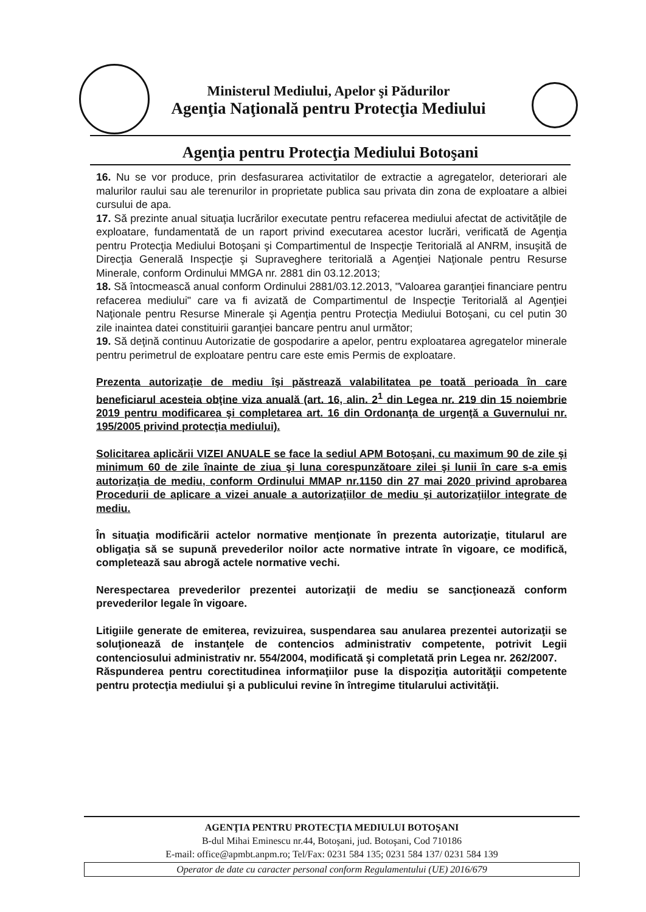Ministerul Mediului, Apelor şi Pădurilor
Agenţia Naţională pentru Protecţia Mediului
Agenţia pentru Protecţia Mediului Botoşani
16. Nu se vor produce, prin desfasurarea activitatilor de extractie a agregatelor, deteriorari ale malurilor raului sau ale terenurilor in proprietate publica sau privata din zona de exploatare a albiei cursului de apa.
17. Să prezinte anual situaţia lucrărilor executate pentru refacerea mediului afectat de activităţile de exploatare, fundamentată de un raport privind executarea acestor lucrări, verificată de Agenţia pentru Protecţia Mediului Botoşani şi Compartimentul de Inspecţie Teritorială al ANRM, insuşită de Direcţia Generală Inspecţie şi Supraveghere teritorială a Agenţiei Naţionale pentru Resurse Minerale, conform Ordinului MMGA nr. 2881 din 03.12.2013;
18. Să întocmească anual conform Ordinului 2881/03.12.2013, "Valoarea garanţiei financiare pentru refacerea mediului" care va fi avizată de Compartimentul de Inspecţie Teritorială al Agenţiei Naţionale pentru Resurse Minerale şi Agenţia pentru Protecţia Mediului Botoşani, cu cel putin 30 zile inaintea datei constituirii garanţiei bancare pentru anul următor;
19. Să deţină continuu Autorizatie de gospodarire a apelor, pentru exploatarea agregatelor minerale pentru perimetrul de exploatare pentru care este emis Permis de exploatare.
Prezenta autorizaţie de mediu îşi păstrează valabilitatea pe toată perioada în care beneficiarul acesteia obţine viza anuală (art. 16, alin. 2<sup>1</sup> din Legea nr. 219 din 15 noiembrie 2019 pentru modificarea şi completarea art. 16 din Ordonanţa de urgenţă a Guvernului nr. 195/2005 privind protecţia mediului).
Solicitarea aplicării VIZEI ANUALE se face la sediul APM Botoşani, cu maximum 90 de zile şi minimum 60 de zile înainte de ziua şi luna corespunzătoare zilei şi lunii în care s-a emis autorizaţia de mediu, conform Ordinului MMAP nr.1150 din 27 mai 2020 privind aprobarea Procedurii de aplicare a vizei anuale a autorizaţiilor de mediu şi autorizaţiilor integrate de mediu.
În situaţia modificării actelor normative menţionate în prezenta autorizaţie, titularul are obligaţia să se supună prevederilor noilor acte normative intrate în vigoare, ce modifică, completează sau abrogă actele normative vechi.
Nerespectarea prevederilor prezentei autorizaţii de mediu se sancţionează conform prevederilor legale în vigoare.
Litigiile generate de emiterea, revizuirea, suspendarea sau anularea prezentei autorizaţii se soluţionează de instanţele de contencios administrativ competente, potrivit Legii contenciosului administrativ nr. 554/2004, modificată şi completată prin Legea nr. 262/2007.
Răspunderea pentru corectitudinea informaţiilor puse la dispoziţia autorităţii competente pentru protecţia mediului şi a publicului revine în întregime titularului activităţii.
AGENŢIA PENTRU PROTECŢIA MEDIULUI BOTOŞANI
B-dul Mihai Eminescu nr.44, Botoşani, jud. Botoşani, Cod 710186
E-mail: office@apmbt.anpm.ro; Tel/Fax: 0231 584 135; 0231 584 137/ 0231 584 139
Operator de date cu caracter personal conform Regulamentului (UE) 2016/679